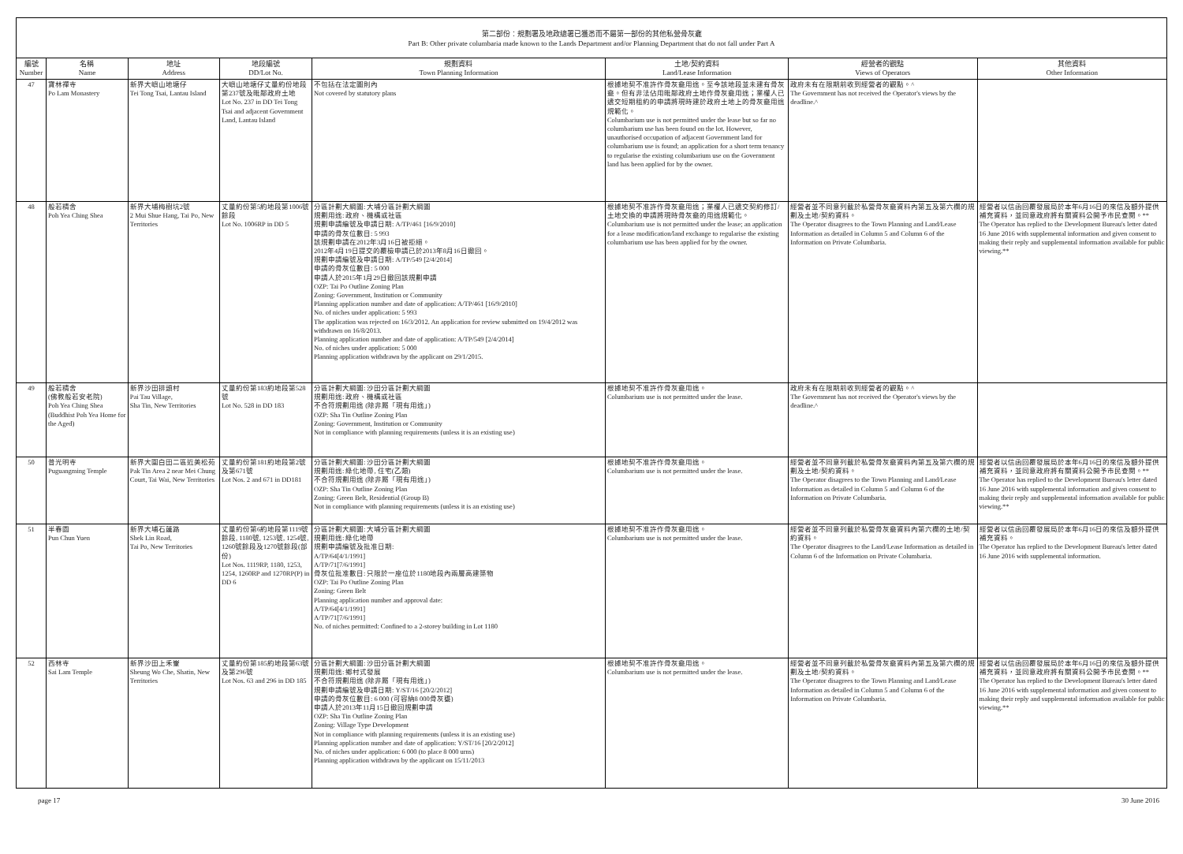第二部份：規劃署及地政總署已獲悉而不屬第一部份的其他私營骨灰龕
Part B: Other private columbaria made known to the Lands Department and/or Planning Department that do not fall under Part A
| 編號 Number | 名稱 Name | 地址 Address | 地段編號 DD/Lot No. | 規劃資料 Town Planning Information | 土地/契約資料 Land/Lease Information | 經營者的觀點 Views of Operators | 其他資料 Other Information |
| --- | --- | --- | --- | --- | --- | --- | --- |
| 47 | 寶林禪寺 Po Lam Monastery | 新界大嶼山地塘仔 Tei Tong Tsai, Lantau Island | 大嶼山地塘仔丈量約份地段第237號及毗鄰政府土地 Lot No. 237 in DD Tei Tong Tsai and adjacent Government Land, Lantau Island | 不包括在法定圖則內 Not covered by statutory plans | 根據地契不准許作骨灰龕用途。至今該地段並未建有骨灰龕。但有非法佔用毗鄰政府土地作骨灰龕用途；業權人已遞交短期租約的申請將現時建於政府土地上的骨灰龕用途規範化。 Columbarium use is not permitted under the lease but so far no columbarium use has been found on the lot. However, unauthorised occupation of adjacent Government land for columbarium use is found; an application for a short term tenancy to regularise the existing columbarium use on the Government land has been applied for by the owner. | 政府未有在限期前收到經營者的觀點。^ The Government has not received the Operator's views by the deadline.^ | |
| 48 | 般若精舍 Poh Yea Ching Shea | 新界大埔梅樹坑2號 2 Mui Shue Hang, Tai Po, New Territories | 丈量約份第5約地段第1006號餘段 Lot No. 1006RP in DD 5 | 分區計劃大綱圖: 大埔分區計劃大綱圖 規劃用途: 政府、機構或社區 規劃申請編號及申請日期: A/TP/461 [16/9/2010] 申請的骨灰位數目: 5 993 該規劃申請在2012年3月16日被拒絕。 2012年4月19日提交的覆檢申請已於2013年8月16日撤回。 規劃申請編號及申請日期: A/TP/549 [2/4/2014] 申請的骨灰位數目: 5 000 申請人於2015年1月29日撤回該規劃申請 OZP: Tai Po Outline Zoning Plan Zoning: Government, Institution or Community Planning application number and date of application: A/TP/461 [16/9/2010] No. of niches under application: 5 993 The application was rejected on 16/3/2012. An application for review submitted on 19/4/2012 was withdrawn on 16/8/2013. Planning application number and date of application: A/TP/549 [2/4/2014] No. of niches under application: 5 000 Planning application withdrawn by the applicant on 29/1/2015. | 根據地契不准許作骨灰龕用途；業權人已遞交契約修訂/土地交換的申請將現時骨灰龕的用途規範化。 Columbarium use is not permitted under the lease; an application for a lease modification/land exchange to regularise the existing columbarium use has been applied for by the owner. | 經營者並不同意列載於私營骨灰龕資料內第五及第六欄的規劃及土地/契約資料。 The Operator disagrees to the Town Planning and Land/Lease Information as detailed in Column 5 and Column 6 of the Information on Private Columbaria. | 經營者以信函回覆發展局於本年6月16日的來信及額外提供補充資料，並同意政府將有關資料公開予市民查閱。** The Operator has replied to the Development Bureau's letter dated 16 June 2016 with supplemental information and given consent to making their reply and supplemental information available for public viewing.** |
| 49 | 般若精舍 (佛教般若安老院) Poh Yea Ching Shea (Buddhist Poh Yea Home for the Aged) | 新界沙田排頭村 Pai Tau Village, Sha Tin, New Territories | 丈量約份第183約地段第528號 Lot No. 528 in DD 183 | 分區計劃大綱圖: 沙田分區計劃大綱圖 規劃用途: 政府、機構或社區 不合符規劃用途 (除非屬「現有用途」) OZP: Sha Tin Outline Zoning Plan Zoning: Government, Institution or Community Not in compliance with planning requirements (unless it is an existing use) | 根據地契不准許作骨灰龕用途。 Columbarium use is not permitted under the lease. | 政府未有在限期前收到經營者的觀點。^ The Government has not received the Operator's views by the deadline.^ | |
| 50 | 普光明寺 Puguangming Temple | 新界大圍白田二區近美松苑 Pak Tin Area 2 near Mei Chung Court, Tai Wai, New Territories | 丈量約份第181約地段第2號及第671號 Lot Nos. 2 and 671 in DD181 | 分區計劃大綱圖: 沙田分區計劃大綱圖 規劃用途: 綠化地帶, 住宅(乙類) 不合符規劃用途 (除非屬「現有用途」) OZP: Sha Tin Outline Zoning Plan Zoning: Green Belt, Residential (Group B) Not in compliance with planning requirements (unless it is an existing use) | 根據地契不准許作骨灰龕用途。 Columbarium use is not permitted under the lease. | 經營者並不同意列載於私營骨灰龕資料內第五及第六欄的規劃及土地/契約資料。 The Operator disagrees to the Town Planning and Land/Lease Information as detailed in Column 5 and Column 6 of the Information on Private Columbaria. | 經營者以信函回覆發展局於本年6月16日的來信及額外提供補充資料，並同意政府將有關資料公開予市民查閱。** The Operator has replied to the Development Bureau's letter dated 16 June 2016 with supplemental information and given consent to making their reply and supplemental information available for public viewing.** |
| 51 | 半春園 Pun Chun Yuen | 新界大埔石蓮路 Shek Lin Road, Tai Po, New Territories | 丈量約份第6約地段第1119號餘段, 1180號, 1253號, 1254號, 1260號餘段及1270號餘段(部份) Lot Nos. 1119RP, 1180, 1253, 1254, 1260RP and 1270RP(P) in DD 6 | 分區計劃大綱圖: 大埔分區計劃大綱圖 規劃用途: 綠化地帶 規劃申請編號及批准日期: A/TP/64[4/1/1991] A/TP/71[7/6/1991] 骨灰位批准數目: 只限於一座位於1180地段內兩層高建築物 OZP: Tai Po Outline Zoning Plan Zoning: Green Belt Planning application number and approval date: A/TP/64[4/1/1991] A/TP/71[7/6/1991] No. of niches permitted: Confined to a 2-storey building in Lot 1180 | 根據地契不准許作骨灰龕用途。 Columbarium use is not permitted under the lease. | 經營者並不同意列載於私營骨灰龕資料內第六欄的土地/契約資料。 The Operator disagrees to the Land/Lease Information as detailed in Column 6 of the Information on Private Columbaria. | 經營者以信函回覆發展局於本年6月16日的來信及額外提供補充資料。 The Operator has replied to the Development Bureau's letter dated 16 June 2016 with supplemental information. |
| 52 | 西林寺 Sai Lam Temple | 新界沙田上禾輋 Sheung Wo Che, Shatin, New Territories | 丈量約份第185約地段第63號及第296號 Lot Nos. 63 and 296 in DD 185 | 分區計劃大綱圖: 沙田分區計劃大綱圖 規劃用途: 鄉村式發展 不合符規劃用途 (除非屬「現有用途」) 規劃申請編號及申請日期: Y/ST/16 [20/2/2012] 申請的骨灰位數目: 6 000 (可容納8 000骨灰甕) 申請人於2013年11月15日撤回規劃申請 OZP: Sha Tin Outline Zoning Plan Zoning: Village Type Development Not in compliance with planning requirements (unless it is an existing use) Planning application number and date of application: Y/ST/16 [20/2/2012] No. of niches under application: 6 000 (to place 8 000 urns) Planning application withdrawn by the applicant on 15/11/2013 | 根據地契不准許作骨灰龕用途。 Columbarium use is not permitted under the lease. | 經營者並不同意列載於私營骨灰龕資料內第五及第六欄的規劃及土地/契約資料。 The Operator disagrees to the Town Planning and Land/Lease Information as detailed in Column 5 and Column 6 of the Information on Private Columbaria. | 經營者以信函回覆發展局於本年6月16日的來信及額外提供補充資料，並同意政府將有關資料公開予市民查閱。** The Operator has replied to the Development Bureau's letter dated 16 June 2016 with supplemental information and given consent to making their reply and supplemental information available for public viewing.** |
page 17 30 June 2016